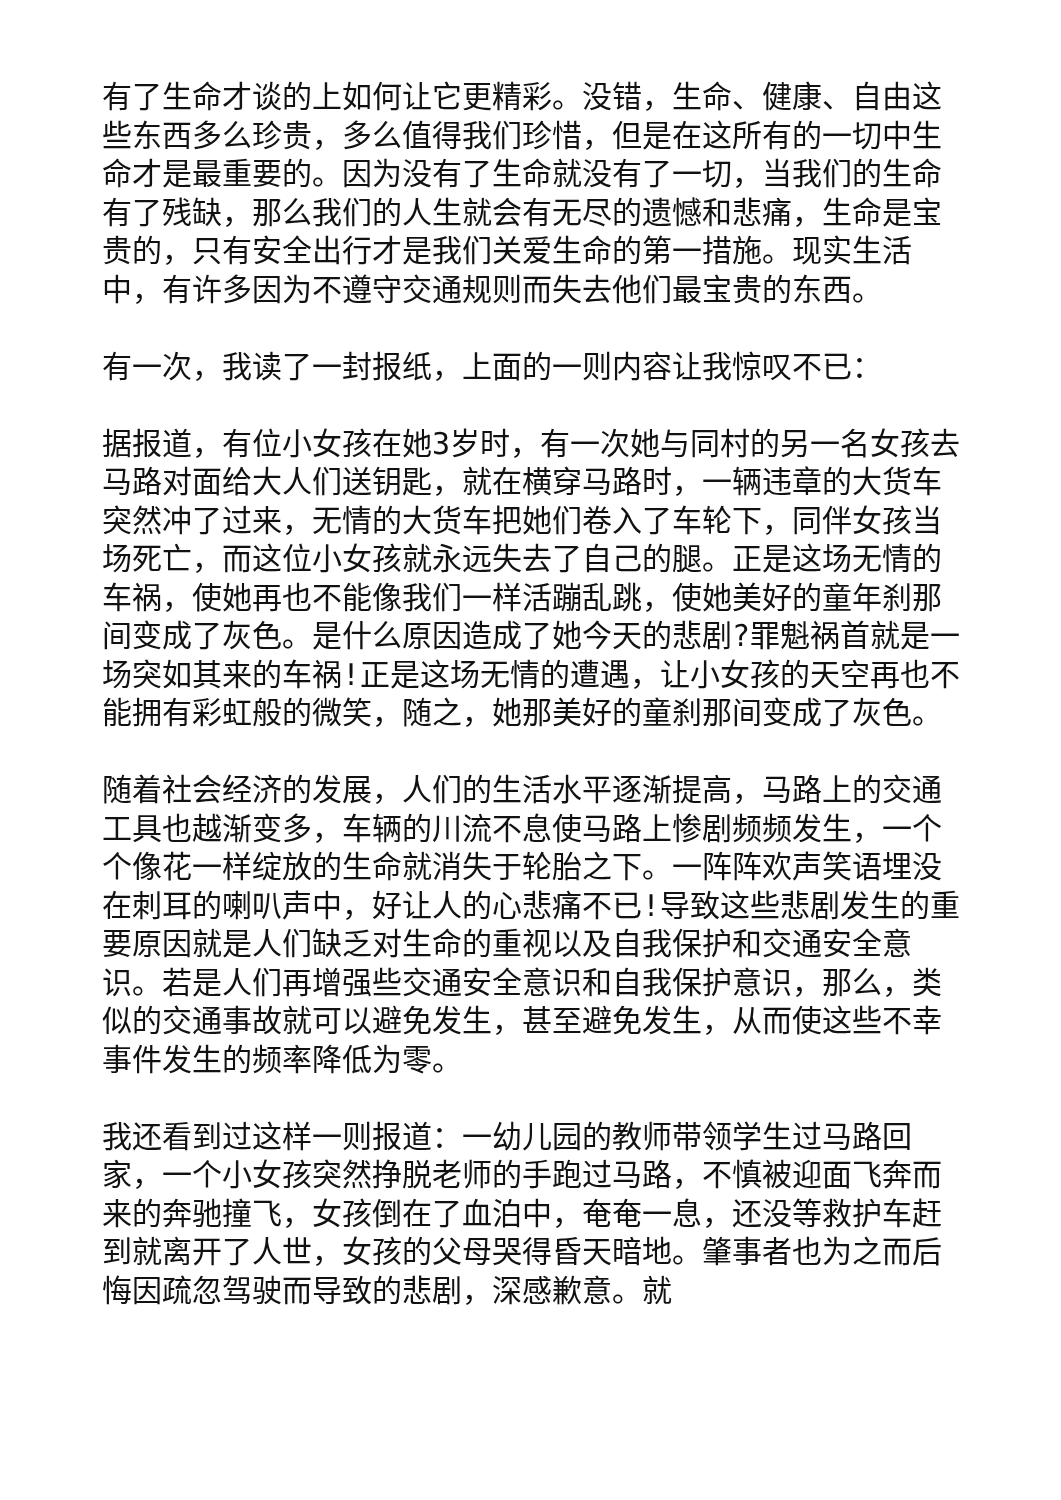有了生命才谈的上如何让它更精彩。没错，生命、健康、自由这些东西多么珍贵，多么值得我们珍惜，但是在这所有的一切中生命才是最重要的。因为没有了生命就没有了一切，当我们的生命有了残缺，那么我们的人生就会有无尽的遗憾和悲痛，生命是宝贵的，只有安全出行才是我们关爱生命的第一措施。现实生活中，有许多因为不遵守交通规则而失去他们最宝贵的东西。
有一次，我读了一封报纸，上面的一则内容让我惊叹不已：
据报道，有位小女孩在她3岁时，有一次她与同村的另一名女孩去马路对面给大人们送钥匙，就在横穿马路时，一辆违章的大货车突然冲了过来，无情的大货车把她们卷入了车轮下，同伴女孩当场死亡，而这位小女孩就永远失去了自己的腿。正是这场无情的车祸，使她再也不能像我们一样活蹦乱跳，使她美好的童年刹那间变成了灰色。是什么原因造成了她今天的悲剧?罪魁祸首就是一场突如其来的车祸!正是这场无情的遭遇，让小女孩的天空再也不能拥有彩虹般的微笑，随之，她那美好的童刹那间变成了灰色。
随着社会经济的发展，人们的生活水平逐渐提高，马路上的交通工具也越渐变多，车辆的川流不息使马路上惨剧频频发生，一个个像花一样绽放的生命就消失于轮胎之下。一阵阵欢声笑语埋没在刺耳的喇叭声中，好让人的心悲痛不已!导致这些悲剧发生的重要原因就是人们缺乏对生命的重视以及自我保护和交通安全意识。若是人们再增强些交通安全意识和自我保护意识，那么，类似的交通事故就可以避免发生，甚至避免发生，从而使这些不幸事件发生的频率降低为零。
我还看到过这样一则报道：一幼儿园的教师带领学生过马路回家，一个小女孩突然挣脱老师的手跑过马路，不慎被迎面飞奔而来的奔驰撞飞，女孩倒在了血泊中，奄奄一息，还没等救护车赶到就离开了人世，女孩的父母哭得昏天暗地。肇事者也为之而后悔因疏忽驾驶而导致的悲剧，深感歉意。就